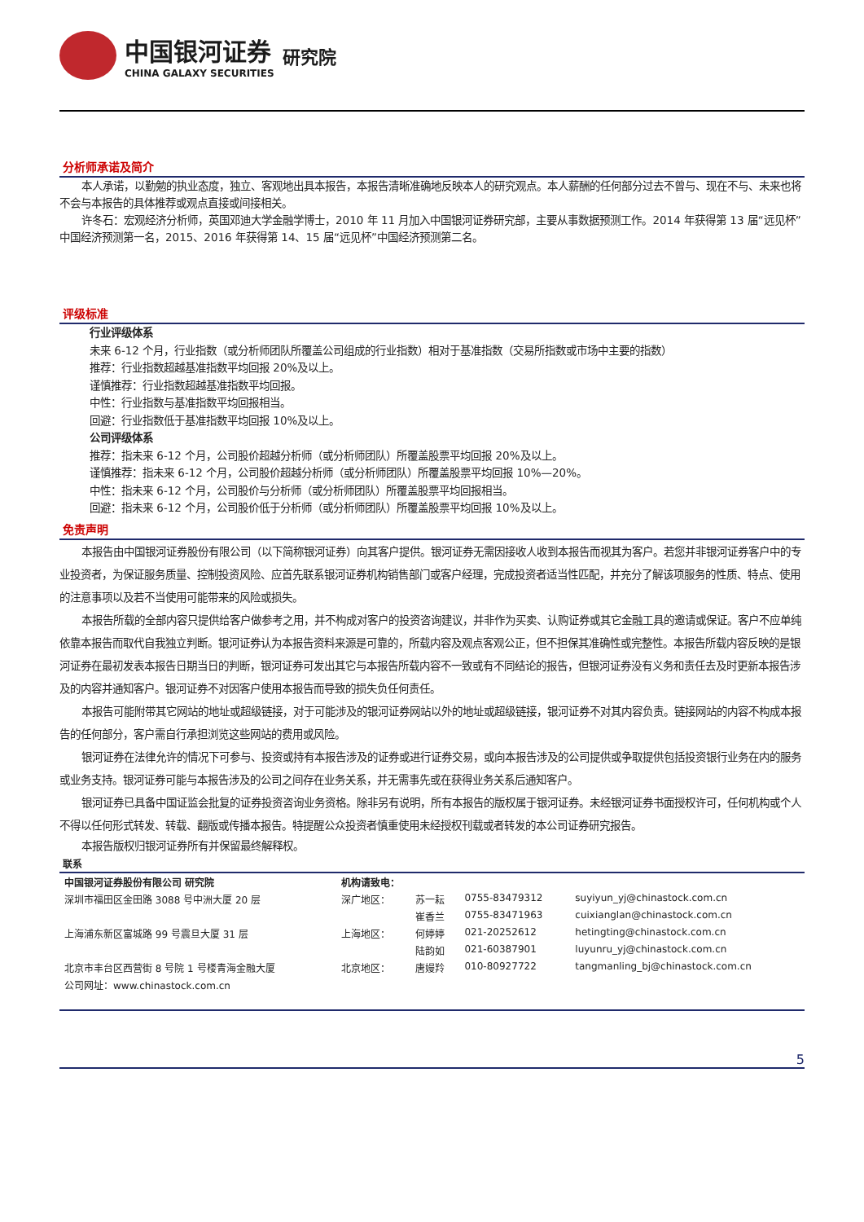中国银河证券
CHINA GALAXY SECURITIES
研究院
分析师承诺及简介
本人承诺，以勤勉的执业态度，独立、客观地出具本报告，本报告清晰准确地反映本人的研究观点。本人薪酬的任何部分过去不曾与、现在不与、未来也将不会与本报告的具体推荐或观点直接或间接相关。
许冬石：宏观经济分析师，英国邓迪大学金融学博士，2010 年 11 月加入中国银河证券研究部，主要从事数据预测工作。2014 年获得第 13 届“远见杯”中国经济预测第一名，2015、2016 年获得第 14、15 届“远见杯”中国经济预测第二名。
评级标准
行业评级体系
未来 6-12 个月，行业指数（或分析师团队所覆盖公司组成的行业指数）相对于基准指数（交易所指数或市场中主要的指数）
推荐：行业指数超越基准指数平均回报 20%及以上。
谨慎推荐：行业指数超越基准指数平均回报。
中性：行业指数与基准指数平均回报相当。
回避：行业指数低于基准指数平均回报 10%及以上。
公司评级体系
推荐：指未来 6-12 个月，公司股价超越分析师（或分析师团队）所覆盖股票平均回报 20%及以上。
谨慎推荐：指未来 6-12 个月，公司股价超越分析师（或分析师团队）所覆盖股票平均回报 10%—20%。
中性：指未来 6-12 个月，公司股价与分析师（或分析师团队）所覆盖股票平均回报相当。
回避：指未来 6-12 个月，公司股价低于分析师（或分析师团队）所覆盖股票平均回报 10%及以上。
免责声明
本报告由中国银河证券股份有限公司（以下简称银河证券）向其客户提供。银河证券无需因接收人收到本报告而视其为客户。若您并非银河证券客户中的专业投资者，为保证服务质量、控制投资风险、应首先联系银河证券机构销售部门或客户经理，完成投资者适当性匹配，并充分了解该项服务的性质、特点、使用的注意事项以及若不当使用可能带来的风险或损失。
本报告所载的全部内容只提供给客户做参考之用，并不构成对客户的投资咨询建议，并非作为买卖、认购证券或其它金融工具的邀请或保证。客户不应单纯依靠本报告而取代自我独立判断。银河证券认为本报告资料来源是可靠的，所载内容及观点客观公正，但不担保其准确性或完整性。本报告所载内容反映的是银河证券在最初发表本报告日期当日的判断，银河证券可发出其它与本报告所载内容不一致或有不同结论的报告，但银河证券没有义务和责任去及时更新本报告涉及的内容并通知客户。银河证券不对因客户使用本报告而导致的损失负任何责任。
本报告可能附带其它网站的地址或超级链接，对于可能涉及的银河证券网站以外的地址或超级链接，银河证券不对其内容负责。链接网站的内容不构成本报告的任何部分，客户需自行承担浏览这些网站的费用或风险。
银河证券在法律允许的情况下可参与、投资或持有本报告涉及的证券或进行证券交易，或向本报告涉及的公司提供或争取提供包括投资银行业务在内的服务或业务支持。银河证券可能与本报告涉及的公司之间存在业务关系，并无需事先或在获得业务关系后通知客户。
银河证券已具备中国证监会批复的证券投资咨询业务资格。除非另有说明，所有本报告的版权属于银河证券。未经银河证券书面授权许可，任何机构或个人不得以任何形式转发、转载、翻版或传播本报告。特提醒公众投资者慎重使用未经授权刊载或者转发的本公司证券研究报告。
本报告版权归银河证券所有并保留最终解释权。
联系
| 中国银河证券股份有限公司 研究院 | 机构请致电： | | | |
| 深圳市福田区金田路 3088 号中洲大厦 20 层 | 深广地区： | 苏一耘 | 0755-83479312 | suyiyun_yj@chinastock.com.cn |
| | | 崔香兰 | 0755-83471963 | cuixianglan@chinastock.com.cn |
| 上海浦东新区富城路 99 号震旦大厦 31 层 | 上海地区： | 何婷婷 | 021-20252612 | hetingting@chinastock.com.cn |
| | | 陆韵如 | 021-60387901 | luyunru_yj@chinastock.com.cn |
| 北京市丰台区西营街 8 号院 1 号楼青海金融大厦 | 北京地区： | 唐嫚羚 | 010-80927722 | tangmanling_bj@chinastock.com.cn |
| 公司网址：www.chinastock.com.cn | | | | |
5